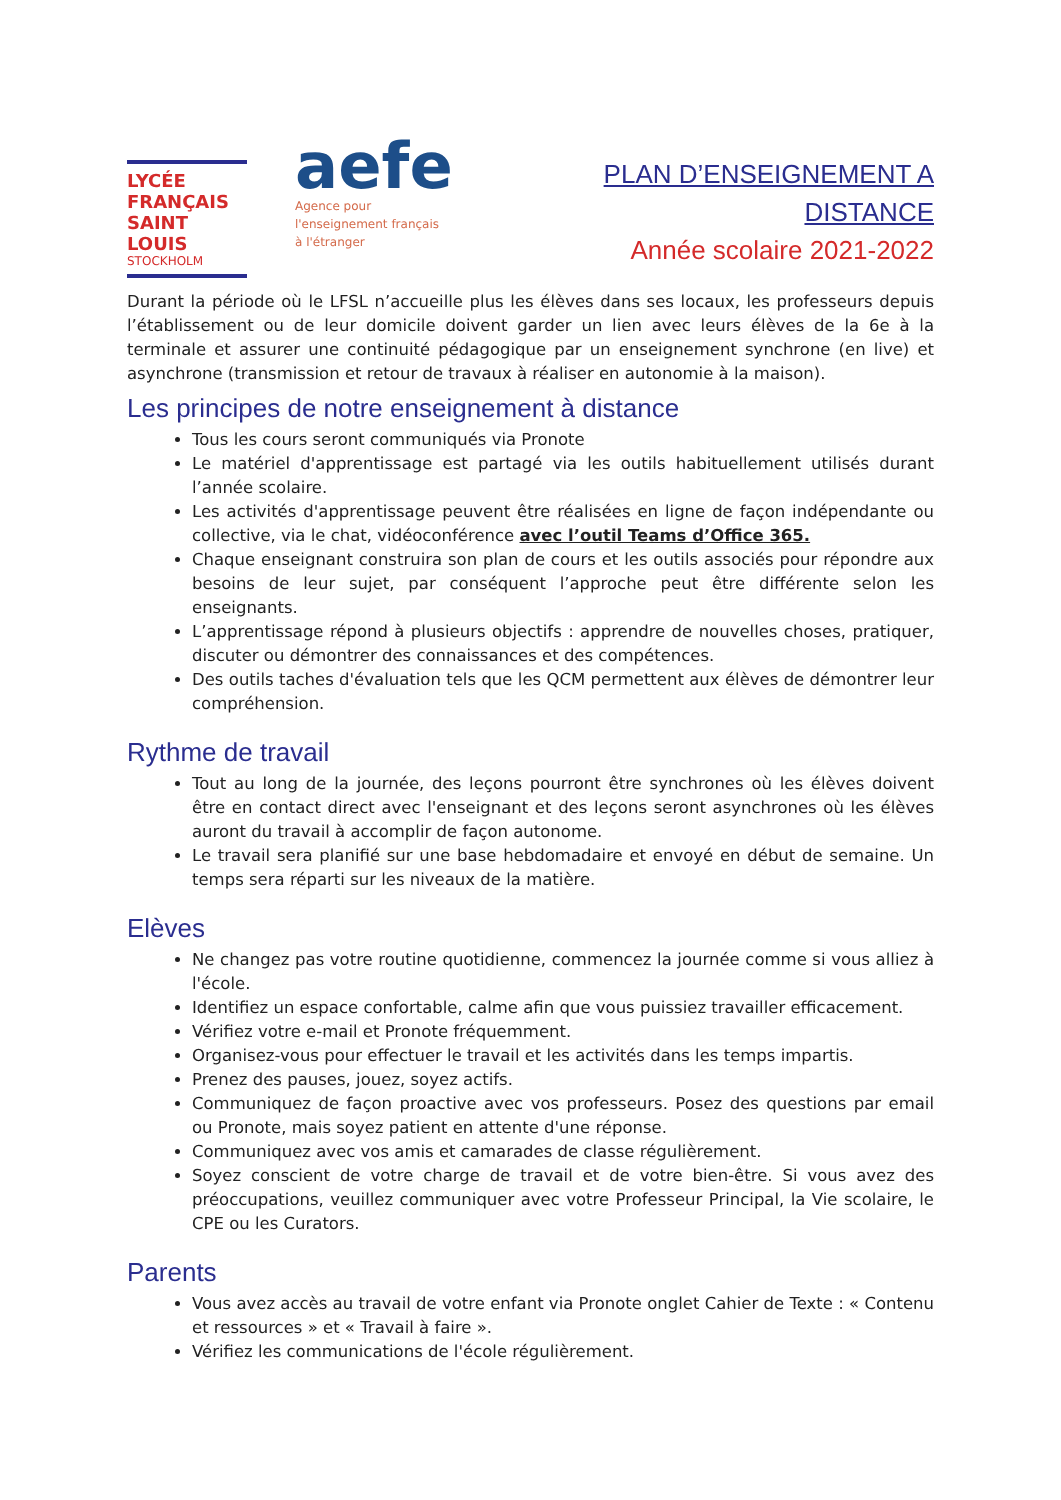LYCÉE
FRANÇAIS
SAINT LOUIS
STOCKHOLM
aefe
Agence pour
l'enseignement français
à l'étranger
PLAN D’ENSEIGNEMENT A DISTANCE
Année scolaire 2021-2022
Durant la période où le LFSL n’accueille plus les élèves dans ses locaux, les professeurs depuis l’établissement ou de leur domicile doivent garder un lien avec leurs élèves de la 6e à la terminale et assurer une continuité pédagogique par un enseignement synchrone (en live) et asynchrone (transmission et retour de travaux à réaliser en autonomie à la maison).
Les principes de notre enseignement à distance
Tous les cours seront communiqués via Pronote
Le matériel d'apprentissage est partagé via les outils habituellement utilisés durant l’année scolaire.
Les activités d'apprentissage peuvent être réalisées en ligne de façon indépendante ou collective, via le chat, vidéoconférence avec l’outil Teams d’Office 365.
Chaque enseignant construira son plan de cours et les outils associés pour répondre aux besoins de leur sujet, par conséquent l’approche peut être différente selon les enseignants.
L’apprentissage répond à plusieurs objectifs : apprendre de nouvelles choses, pratiquer, discuter ou démontrer des connaissances et des compétences.
Des outils taches d'évaluation tels que les QCM permettent aux élèves de démontrer leur compréhension.
Rythme de travail
Tout au long de la journée, des leçons pourront être synchrones où les élèves doivent être en contact direct avec l'enseignant et des leçons seront asynchrones où les élèves auront du travail à accomplir de façon autonome.
Le travail sera planifié sur une base hebdomadaire et envoyé en début de semaine. Un temps sera réparti sur les niveaux de la matière.
Elèves
Ne changez pas votre routine quotidienne, commencez la journée comme si vous alliez à l'école.
Identifiez un espace confortable, calme afin que vous puissiez travailler efficacement.
Vérifiez votre e-mail et Pronote fréquemment.
Organisez-vous pour effectuer le travail et les activités dans les temps impartis.
Prenez des pauses, jouez, soyez actifs.
Communiquez de façon proactive avec vos professeurs. Posez des questions par email ou Pronote, mais soyez patient en attente d'une réponse.
Communiquez avec vos amis et camarades de classe régulièrement.
Soyez conscient de votre charge de travail et de votre bien-être. Si vous avez des préoccupations, veuillez communiquer avec votre Professeur Principal, la Vie scolaire, le CPE ou les Curators.
Parents
Vous avez accès au travail de votre enfant via Pronote onglet Cahier de Texte : « Contenu et ressources » et « Travail à faire ».
Vérifiez les communications de l'école régulièrement.